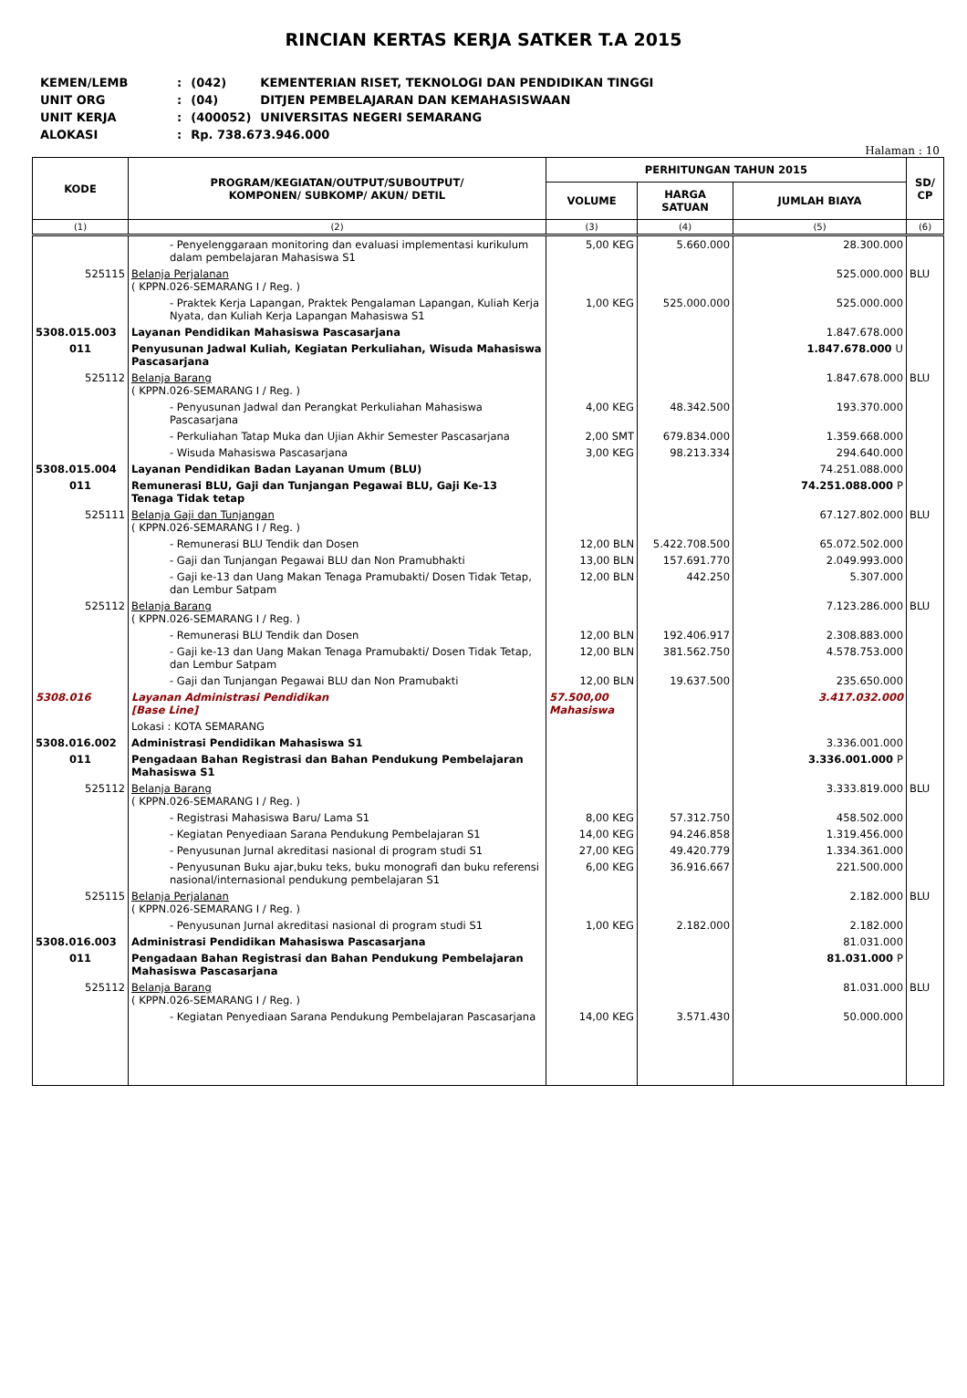RINCIAN KERTAS KERJA SATKER T.A 2015
| KEMEN/LEMB | : | (042) | KEMENTERIAN RISET, TEKNOLOGI DAN PENDIDIKAN TINGGI |
| UNIT ORG | : | (04) | DITJEN PEMBELAJARAN DAN KEMAHASISWAAN |
| UNIT KERJA | : | (400052) | UNIVERSITAS NEGERI SEMARANG |
| ALOKASI | : | Rp. 738.673.946.000 | |
Halaman : 10
| KODE | PROGRAM/KEGIATAN/OUTPUT/SUBOUTPUT/ KOMPONEN/ SUBKOMP/ AKUN/ DETIL | PERHITUNGAN TAHUN 2015 | | | SD/ CP |
| --- | --- | --- | --- | --- | --- |
| | | VOLUME | HARGA SATUAN | JUMLAH BIAYA | |
| (1) | (2) | (3) | (4) | (5) | (6) |
| | - Penyelenggaraan monitoring dan evaluasi implementasi kurikulum dalam pembelajaran Mahasiswa S1 | 5,00 KEG | 5.660.000 | 28.300.000 | |
| 525115 | Belanja Perjalanan ( KPPN.026-SEMARANG I / Reg. ) | | | 525.000.000 | BLU |
| | - Praktek Kerja Lapangan, Praktek Pengalaman Lapangan, Kuliah Kerja Nyata, dan Kuliah Kerja Lapangan Mahasiswa S1 | 1,00 KEG | 525.000.000 | 525.000.000 | |
| 5308.015.003 | Layanan Pendidikan Mahasiswa Pascasarjana | | | 1.847.678.000 | |
| 011 | Penyusunan Jadwal Kuliah, Kegiatan Perkuliahan, Wisuda Mahasiswa Pascasarjana | | | 1.847.678.000 U | |
| 525112 | Belanja Barang ( KPPN.026-SEMARANG I / Reg. ) | | | 1.847.678.000 | BLU |
| | - Penyusunan Jadwal dan Perangkat Perkuliahan Mahasiswa Pascasarjana | 4,00 KEG | 48.342.500 | 193.370.000 | |
| | - Perkuliahan Tatap Muka dan Ujian Akhir Semester Pascasarjana | 2,00 SMT | 679.834.000 | 1.359.668.000 | |
| | - Wisuda Mahasiswa Pascasarjana | 3,00 KEG | 98.213.334 | 294.640.000 | |
| 5308.015.004 | Layanan Pendidikan Badan Layanan Umum (BLU) | | | 74.251.088.000 | |
| 011 | Remunerasi BLU, Gaji dan Tunjangan Pegawai BLU, Gaji Ke-13 Tenaga Tidak tetap | | | 74.251.088.000 P | |
| 525111 | Belanja Gaji dan Tunjangan ( KPPN.026-SEMARANG I / Reg. ) | | | 67.127.802.000 | BLU |
| | - Remunerasi BLU Tendik dan Dosen | 12,00 BLN | 5.422.708.500 | 65.072.502.000 | |
| | - Gaji dan Tunjangan Pegawai BLU dan Non Pramubhakti | 13,00 BLN | 157.691.770 | 2.049.993.000 | |
| | - Gaji ke-13 dan Uang Makan Tenaga Pramubakti/ Dosen Tidak Tetap, dan Lembur Satpam | 12,00 BLN | 442.250 | 5.307.000 | |
| 525112 | Belanja Barang ( KPPN.026-SEMARANG I / Reg. ) | | | 7.123.286.000 | BLU |
| | - Remunerasi BLU Tendik dan Dosen | 12,00 BLN | 192.406.917 | 2.308.883.000 | |
| | - Gaji ke-13 dan Uang Makan Tenaga Pramubakti/ Dosen Tidak Tetap, dan Lembur Satpam | 12,00 BLN | 381.562.750 | 4.578.753.000 | |
| | - Gaji dan Tunjangan Pegawai BLU dan Non Pramubakti | 12,00 BLN | 19.637.500 | 235.650.000 | |
| 5308.016 | Layanan Administrasi Pendidikan [Base Line] | 57.500,00 Mahasiswa | | 3.417.032.000 | |
| | Lokasi : KOTA SEMARANG | | | | |
| 5308.016.002 | Administrasi Pendidikan Mahasiswa S1 | | | 3.336.001.000 | |
| 011 | Pengadaan Bahan Registrasi dan Bahan Pendukung Pembelajaran Mahasiswa S1 | | | 3.336.001.000 P | |
| 525112 | Belanja Barang ( KPPN.026-SEMARANG I / Reg. ) | | | 3.333.819.000 | BLU |
| | - Registrasi Mahasiswa Baru/ Lama S1 | 8,00 KEG | 57.312.750 | 458.502.000 | |
| | - Kegiatan Penyediaan Sarana Pendukung Pembelajaran S1 | 14,00 KEG | 94.246.858 | 1.319.456.000 | |
| | - Penyusunan Jurnal akreditasi nasional di program studi S1 | 27,00 KEG | 49.420.779 | 1.334.361.000 | |
| | - Penyusunan Buku ajar,buku teks, buku monografi dan buku referensi nasional/internasional pendukung pembelajaran S1 | 6,00 KEG | 36.916.667 | 221.500.000 | |
| 525115 | Belanja Perjalanan ( KPPN.026-SEMARANG I / Reg. ) | | | 2.182.000 | BLU |
| | - Penyusunan Jurnal akreditasi nasional di program studi S1 | 1,00 KEG | 2.182.000 | 2.182.000 | |
| 5308.016.003 | Administrasi Pendidikan Mahasiswa Pascasarjana | | | 81.031.000 | |
| 011 | Pengadaan Bahan Registrasi dan Bahan Pendukung Pembelajaran Mahasiswa Pascasarjana | | | 81.031.000 P | |
| 525112 | Belanja Barang ( KPPN.026-SEMARANG I / Reg. ) | | | 81.031.000 | BLU |
| | - Kegiatan Penyediaan Sarana Pendukung Pembelajaran Pascasarjana | 14,00 KEG | 3.571.430 | 50.000.000 | |